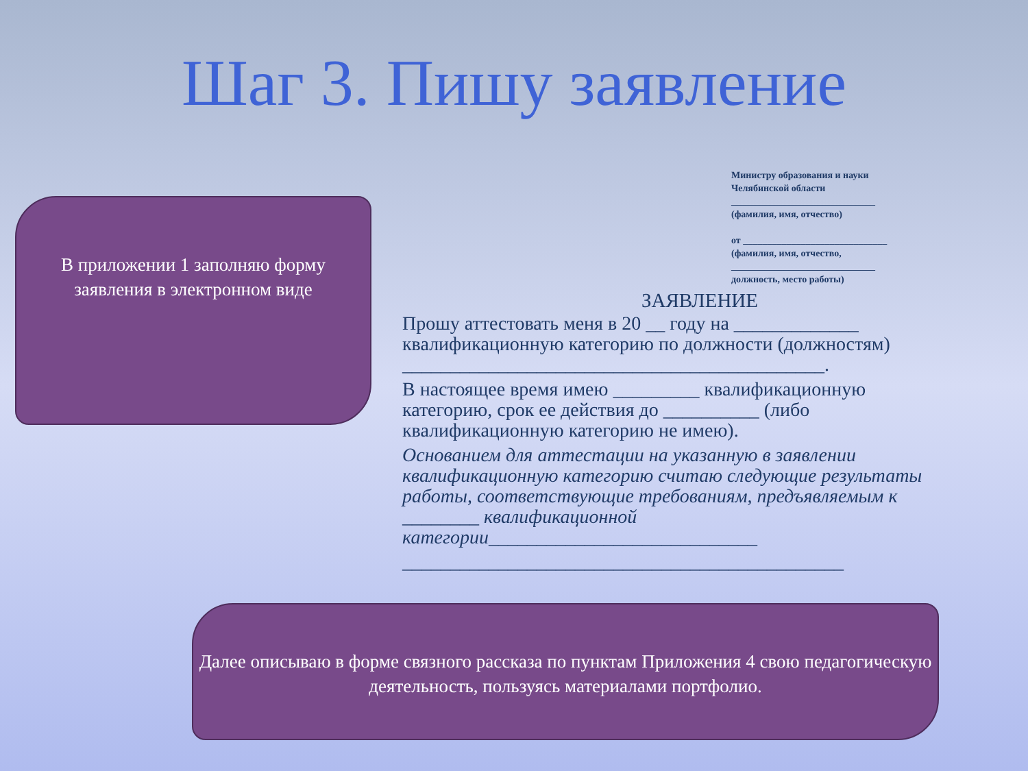Шаг 3. Пишу заявление
В приложении 1 заполняю форму заявления в электронном виде
Министру образования и науки Челябинской области
______________________________
(фамилия, имя, отчество)
от ______________________________
(фамилия, имя, отчество,
______________________________
должность, место работы)
ЗАЯВЛЕНИЕ
Прошу аттестовать меня в 20 __ году на _____________ квалификационную категорию по должности (должностям) ____________________________________________.
В настоящее время имею _________ квалификационную категорию, срок ее действия до __________ (либо квалификационную категорию не имею).
Основанием для аттестации на указанную в заявлении квалификационную категорию считаю следующие результаты работы, соответствующие требованиям, предъявляемым к ________ квалификационной категории____________________________
______________________________________________
Далее описываю в форме связного рассказа по пунктам Приложения 4 свою педагогическую деятельность, пользуясь материалами портфолио.